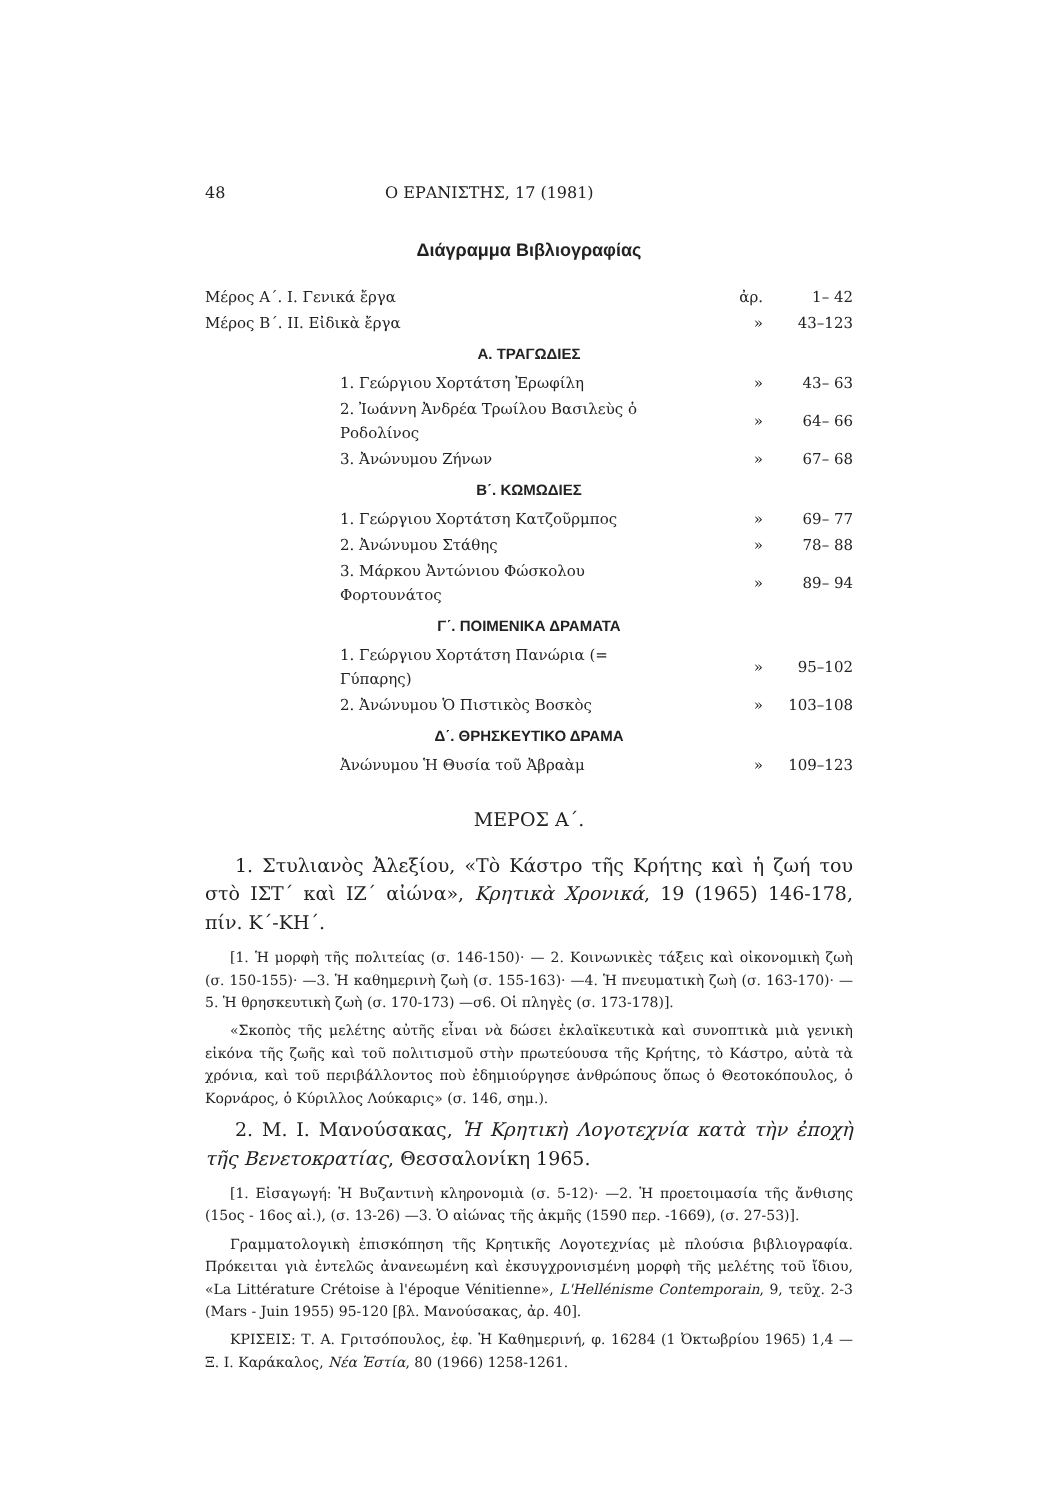48 Ο ΕΡΑΝΙΣΤΗΣ, 17 (1981)
Διάγραμμα Βιβλιογραφίας
| Μέρος Α΄. Ι. Γενικά ἔργα | ἀρ. | 1– 42 |
| Μέρος Β΄. ΙΙ. Εἰδικὰ ἔργα | » | 43–123 |
| Α. ΤΡΑΓΩΔΙΕΣ | | |
| 1. Γεώργιου Χορτάτση Ἐρωφίλη | » | 43– 63 |
| 2. Ἰωάννη Ἀνδρέα Τρωίλου Βασιλεὺς ὁ Ροδολίνος | » | 64– 66 |
| 3. Ἀνώνυμου Ζήνων | » | 67– 68 |
| Β΄. ΚΩΜΩΔΙΕΣ | | |
| 1. Γεώργιου Χορτάτση Κατζοῦρμπος | » | 69– 77 |
| 2. Ἀνώνυμου Στάθης | » | 78– 88 |
| 3. Μάρκου Ἀντώνιου Φώσκολου Φορτουνάτος | » | 89– 94 |
| Γ΄. ΠΟΙΜΕΝΙΚΑ ΔΡΑΜΑΤΑ | | |
| 1. Γεώργιου Χορτάτση Πανώρια (= Γύπαρης) | » | 95–102 |
| 2. Ἀνώνυμου Ὁ Πιστικὸς Βοσκὸς | » | 103–108 |
| Δ΄. ΘΡΗΣΚΕΥΤΙΚΟ ΔΡΑΜΑ | | |
| Ἀνώνυμου Ἡ Θυσία τοῦ Ἀβραὰμ | » | 109–123 |
ΜΕΡΟΣ Α΄.
1. Στυλιανὸς Ἀλεξίου, «Τὸ Κάστρο τῆς Κρήτης καὶ ἡ ζωή του στὸ ΙΣΤ΄ καὶ ΙΖ΄ αἰώνα», Κρητικὰ Χρονικά, 19 (1965) 146-178, πίν. Κ΄-ΚΗ΄.
[1. Ἡ μορφὴ τῆς πολιτείας (σ. 146-150)· — 2. Κοινωνικὲς τάξεις καὶ οἰκονομικὴ ζωὴ (σ. 150-155)· —3. Ἡ καθημερινὴ ζωὴ (σ. 155-163)· —4. Ἡ πνευματικὴ ζωὴ (σ. 163-170)· —5. Ἡ θρησκευτικὴ ζωὴ (σ. 170-173) —σ6. Οἱ πληγὲς (σ. 173-178)].
«Σκοπὸς τῆς μελέτης αὐτῆς εἶναι νὰ δώσει ἐκλαϊκευτικὰ καὶ συνοπτικὰ μιὰ γενικὴ εἰκόνα τῆς ζωῆς καὶ τοῦ πολιτισμοῦ στὴν πρωτεύουσα τῆς Κρήτης, τὸ Κάστρο, αὐτὰ τὰ χρόνια, καὶ τοῦ περιβάλλοντος ποὺ ἐδημιούργησε ἀνθρώπους ὅπως ὁ Θεοτοκόπουλος, ὁ Κορνάρος, ὁ Κύριλλος Λούκαρις» (σ. 146, σημ.).
2. Μ. Ι. Μανούσακας, Ἡ Κρητικὴ Λογοτεχνία κατὰ τὴν ἐποχὴ τῆς Βενετοκρατίας, Θεσσαλονίκη 1965.
[1. Εἰσαγωγή: Ἡ Βυζαντινὴ κληρονομιὰ (σ. 5-12)· —2. Ἡ προετοιμασία τῆς ἄνθισης (15ος - 16ος αἰ.), (σ. 13-26) —3. Ὁ αἰώνας τῆς ἀκμῆς (1590 περ. -1669), (σ. 27-53)].
Γραμματολογικὴ ἐπισκόπηση τῆς Κρητικῆς Λογοτεχνίας μὲ πλούσια βιβλιογραφία. Πρόκειται γιὰ ἐντελῶς ἀνανεωμένη καὶ ἐκσυγχρονισμένη μορφὴ τῆς μελέτης τοῦ ἴδιου, «La Littérature Crétoise à l'époque Vénitienne», L'Hellénisme Contemporain, 9, τεῦχ. 2-3 (Mars - Juin 1955) 95-120 [βλ. Μανούσακας, ἀρ. 40].
ΚΡΙΣΕΙΣ: Τ. Α. Γριτσόπουλος, ἐφ. Ἡ Καθημερινή, φ. 16284 (1 Ὀκτωβρίου 1965) 1,4 — Ξ. Ι. Καράκαλος, Νέα Ἑστία, 80 (1966) 1258-1261.